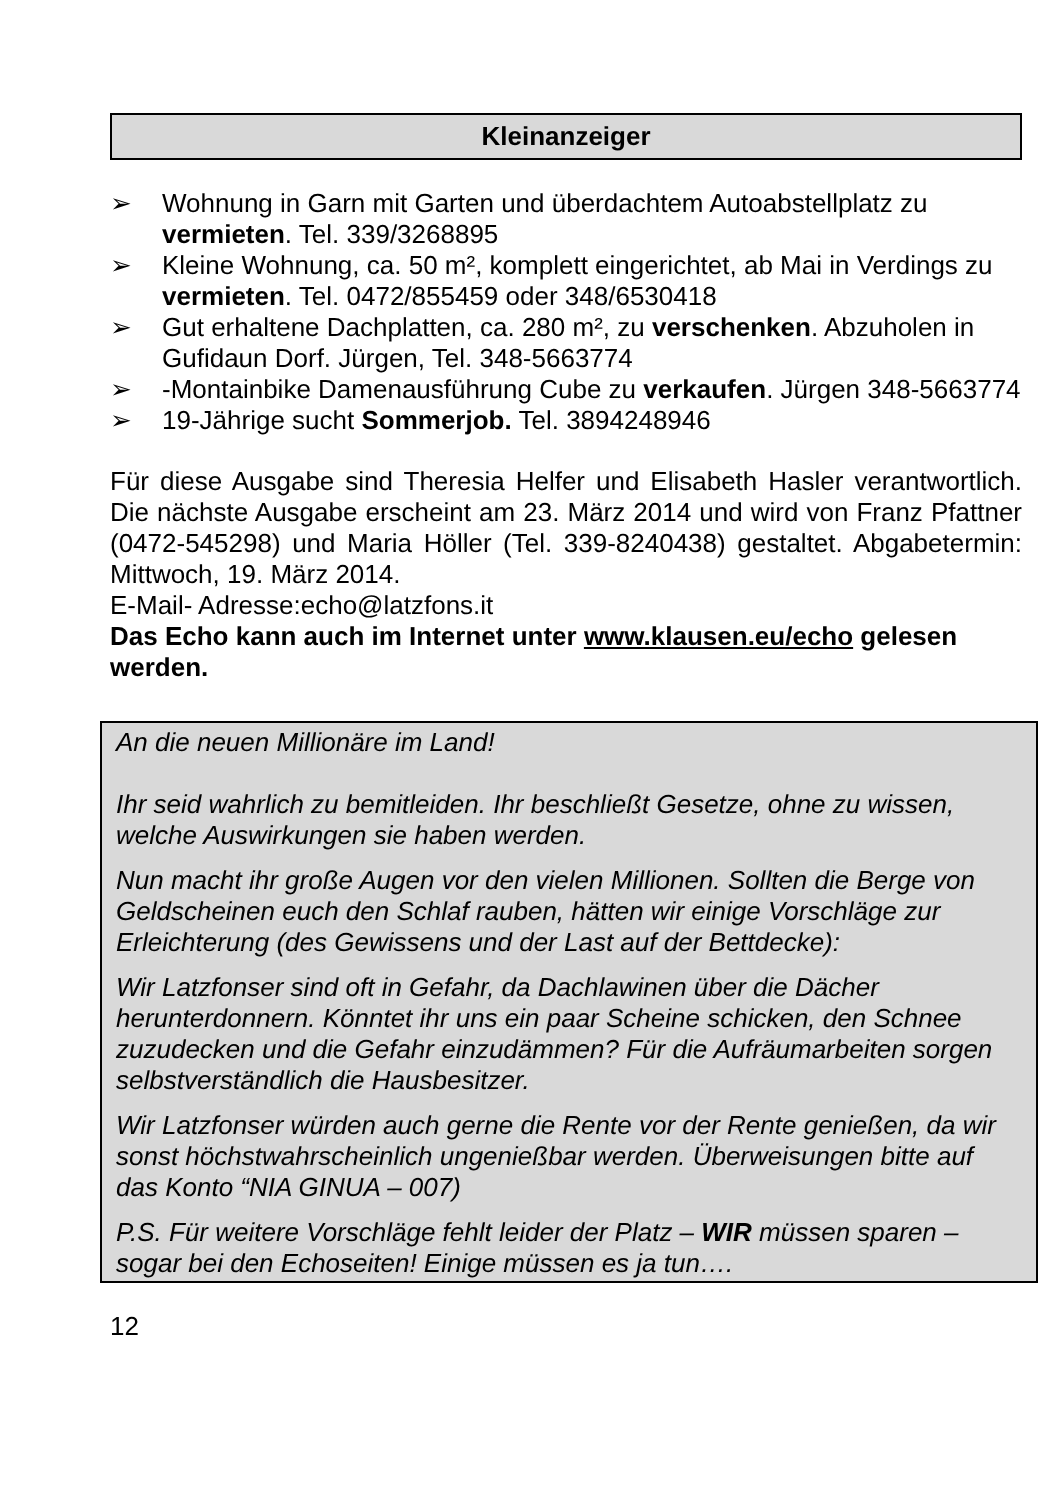Kleinanzeiger
➢ Wohnung in Garn mit Garten und überdachtem Autoabstellplatz zu vermieten. Tel. 339/3268895
➢ Kleine Wohnung, ca. 50 m², komplett eingerichtet, ab Mai in Verdings zu vermieten. Tel. 0472/855459 oder 348/6530418
➢ Gut erhaltene Dachplatten, ca. 280 m², zu verschenken. Abzuholen in Gufidaun Dorf. Jürgen, Tel. 348-5663774
➢ -Montainbike Damenausführung Cube zu verkaufen. Jürgen 348-5663774
➢ 19-Jährige sucht Sommerjob. Tel. 3894248946
Für diese Ausgabe sind Theresia Helfer und Elisabeth Hasler verantwortlich. Die nächste Ausgabe erscheint am 23. März 2014 und wird von Franz Pfattner (0472-545298) und Maria Höller (Tel. 339-8240438) gestaltet. Abgabetermin: Mittwoch, 19. März 2014.
E-Mail- Adresse:echo@latzfons.it
Das Echo kann auch im Internet unter www.klausen.eu/echo gelesen werden.
An die neuen Millionäre im Land!
Ihr seid wahrlich zu bemitleiden. Ihr beschließt Gesetze, ohne zu wissen, welche Auswirkungen sie haben werden.
Nun macht ihr große Augen vor den vielen Millionen. Sollten die Berge von Geldscheinen euch den Schlaf rauben, hätten wir einige Vorschläge zur Erleichterung (des Gewissens und der Last auf der Bettdecke):
Wir Latzfonser sind oft in Gefahr, da Dachlawinen über die Dächer herunterdonnern. Könntet ihr uns ein paar Scheine schicken, den Schnee zuzudecken und die Gefahr einzudämmen? Für die Aufräumarbeiten sorgen selbstverständlich die Hausbesitzer.
Wir Latzfonser würden auch gerne die Rente vor der Rente genießen, da wir sonst höchstwahrscheinlich ungenießbar werden. Überweisungen bitte auf das Konto “NIA GINUA – 007)
P.S. Für weitere Vorschläge fehlt leider der Platz – WIR müssen sparen – sogar bei den Echoseiten! Einige müssen es ja tun….
12